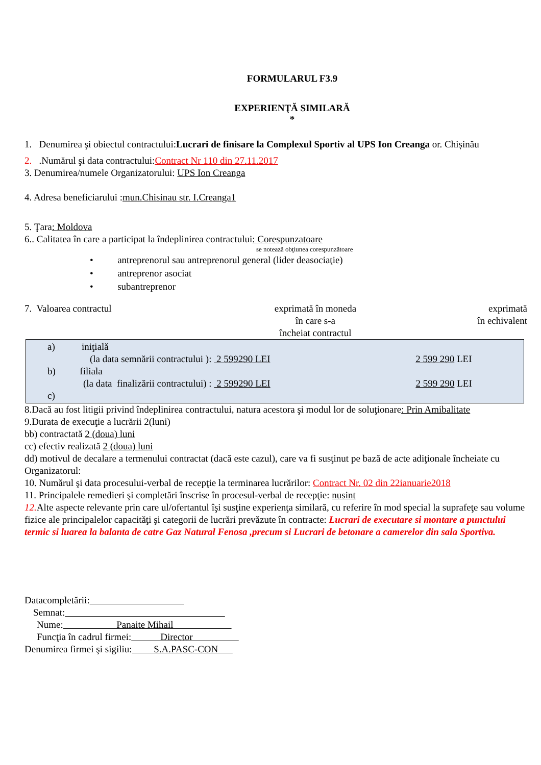FORMULARUL F3.9
EXPERIENŢĂ SIMILARĂ
*
1. Denumirea şi obiectul contractului:Lucrari de finisare la Complexul Sportiv al UPS Ion Creanga or. Chișinău
2. .Numărul şi data contractului:Contract Nr 110 din 27.11.2017
3. Denumirea/numele Organizatorului: UPS Ion Creanga
4. Adresa beneficiarului :mun.Chisinau str. I.Creanga1
5. Ţara: Moldova
6.. Calitatea în care a participat la îndeplinirea contractului: Corespunzatoare
se notează obţiunea corespunzătoare
• antreprenorul sau antreprenorul general (lider deasociaţie)
• antreprenor asociat
• subantreprenor
7. Valoarea contractul exprimată în moneda
în care s-a
încheiat contractul
exprimată
în echivalent
a) iniţială
(la data semnării contractului ): 2 599290 LEI 2 599 290 LEI
b) filiala
(la data finalizării contractului) : 2 599290 LEI 2 599 290 LEI
c)
8.Dacă au fost litigii privind îndeplinirea contractului, natura acestora şi modul lor de soluţionare: Prin Amibalitate
9.Durata de execuţie a lucrării 2(luni)
bb) contractată 2 (doua) luni
cc) efectiv realizată 2 (doua) luni
dd) motivul de decalare a termenului contractat (dacă este cazul), care va fi susţinut pe bază de acte adiţionale încheiate cu Organizatorul:
10. Numărul şi data procesului-verbal de recepţie la terminarea lucrărilor: Contract Nr. 02 din 22ianuarie2018
11. Principalele remedieri şi completări înscrise în procesul-verbal de recepţie: nusint
12. Alte aspecte relevante prin care ul/ofertantul îşi susţine experienţa similară, cu referire în mod special la suprafeţe sau volume fizice ale principalelor capacităţi şi categorii de lucrări prevăzute în contracte: Lucrari de executare si montare a punctului termic si luarea la balanta de catre Gaz Natural Fenosa ,precum si Lucrari de betonare a camerelor din sala Sportiva.
Datacompletării:
Semnat:
Nume: Panaite Mihail
Funcţia în cadrul firmei: Director
Denumirea firmei şi sigiliu: S.A.PASC-CON